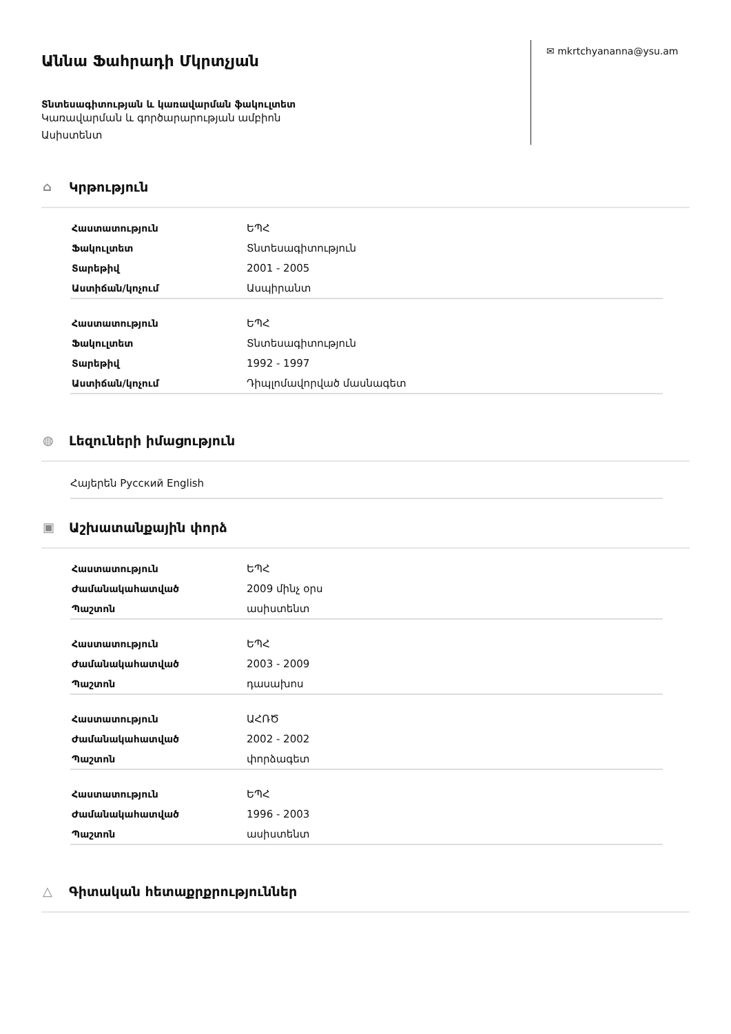Աննա Ֆահրադի Մկրտչյան
Տնտեսագիտության և կառավարման ֆակուլտետ
Կառավարման և գործարարության ամբիոն
Ասիստենտ
✉ mkrtchyananna@ysu.am
⌂ Կրթություն
| Հաստատություն | ԵՊՀ |
| Ֆակուլտետ | Տնտեսագիտություն |
| Տարեթիվ | 2001 - 2005 |
| Աստիճան/կոչում | Ասպիրանտ |
| Հաստատություն | ԵՊՀ |
| Ֆակուլտետ | Տնտեսագիտություն |
| Տարեթիվ | 1992 - 1997 |
| Աստիճան/կոչում | Դիպլոմավորված մասնագետ |
◍ Լեզուների իմացություն
Հայերեն Русский English
▣ Աշխատանքային փորձ
| Հաստատություն | ԵՊՀ |
| Ժամանակահատված | 2009 մինչ օրս |
| Պաշտոն | ասիստենտ |
| Հաստատություն | ԵՊՀ |
| Ժամանակահատված | 2003 - 2009 |
| Պաշտոն | դասախոս |
| Հաստատություն | ԱՀՌԾ |
| Ժամանակահատված | 2002 - 2002 |
| Պաշտոն | փորձագետ |
| Հաստատություն | ԵՊՀ |
| Ժամանակահատված | 1996 - 2003 |
| Պաշտոն | ասիստենտ |
△ Գիտական հետաքրքրություններ